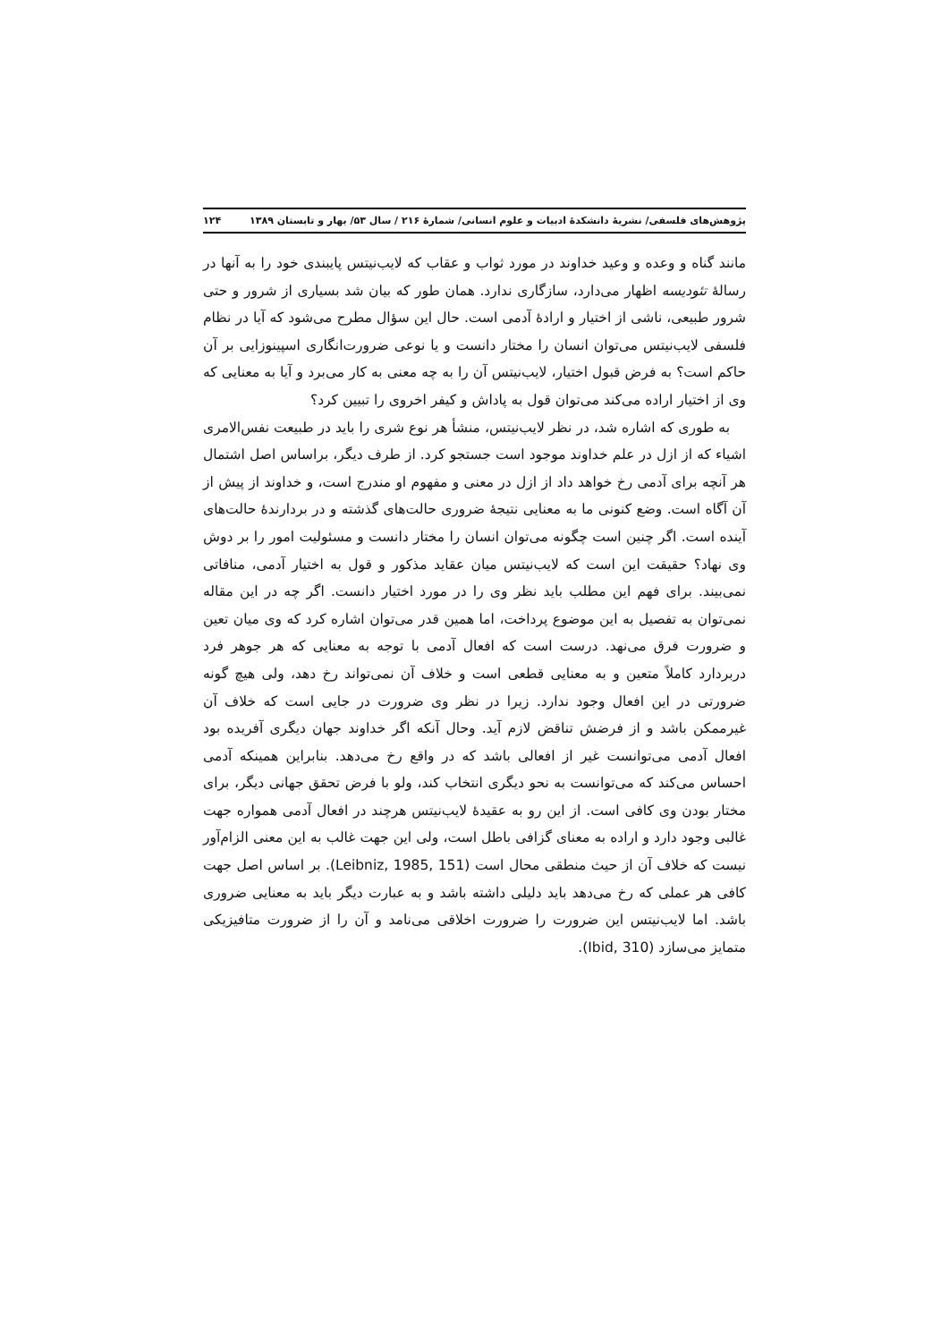پژوهش‌های فلسفی/ نشریهٔ دانشکدهٔ ادبیات و علوم انسانی/ شمارهٔ ۲۱۶ / سال ۵۳/ بهار و تابستان ۱۳۸۹ ۱۲۴
مانند گناه و وعده و وعید خداوند در مورد ثواب و عقاب که لایب‌نیتس پایبندی خود را به آنها در رسالهٔ تئودیسه اظهار می‌دارد، سازگاری ندارد. همان طور که بیان شد بسیاری از شرور و حتی شرور طبیعی، ناشی از اختیار و ارادهٔ آدمی است. حال این سؤال مطرح می‌شود که آیا در نظام فلسفی لایب‌نیتس می‌توان انسان را مختار دانست و یا نوعی ضرورت‌انگاری اسپینوزایی بر آن حاکم است؟ به فرض قبول اختیار، لایب‌نیتس آن را به چه معنی به کار می‌برد و آیا به معنایی که وی از اختیار اراده می‌کند می‌توان قول به پاداش و کیفر اخروی را تبیین کرد؟
به طوری که اشاره شد، در نظر لایب‌نیتس، منشأ هر نوع شری را باید در طبیعت نفس‌الامری اشیاء که از ازل در علم خداوند موجود است جستجو کرد. از طرف دیگر، براساس اصل اشتمال هر آنچه برای آدمی رخ خواهد داد از ازل در معنی و مفهوم او مندرج است، و خداوند از پیش از آن آگاه است. وضع کنونی ما به معنایی نتیجهٔ ضروری حالت‌های گذشته و در بردارندهٔ حالت‌های آینده است. اگر چنین است چگونه می‌توان انسان را مختار دانست و مسئولیت امور را بر دوش وی نهاد؟ حقیقت این است که لایب‌نیتس میان عقاید مذکور و قول به اختیار آدمی، منافاتی نمی‌بیند. برای فهم این مطلب باید نظر وی را در مورد اختیار دانست. اگر چه در این مقاله نمی‌توان به تفصیل به این موضوع پرداخت، اما همین قدر می‌توان اشاره کرد که وی میان تعین و ضرورت فرق می‌نهد. درست است که افعال آدمی با توجه به معنایی که هر جوهر فرد دربردارد کاملاً متعین و به معنایی قطعی است و خلاف آن نمی‌تواند رخ دهد، ولی هیچ گونه ضرورتی در این افعال وجود ندارد. زیرا در نظر وی ضرورت در جایی است که خلاف آن غیرممکن باشد و از فرضش تناقض لازم آید. وحال آنکه اگر خداوند جهان دیگری آفریده بود افعال آدمی می‌توانست غیر از افعالی باشد که در واقع رخ می‌دهد. بنابراین همینکه آدمی احساس می‌کند که می‌توانست به نحو دیگری انتخاب کند، ولو با فرض تحقق جهانی دیگر، برای مختار بودن وی کافی است. از این رو به عقیدهٔ لایب‌نیتس هرچند در افعال آدمی همواره جهت غالبی وجود دارد و اراده به معنای گزافی باطل است، ولی این جهت غالب به این معنی الزام‌آور نیست که خلاف آن از حیث منطقی محال است (Leibniz, 1985, 151). بر اساس اصل جهت کافی هر عملی که رخ می‌دهد باید دلیلی داشته باشد و به عبارت دیگر باید به معنایی ضروری باشد. اما لایب‌نیتس این ضرورت را ضرورت اخلاقی می‌نامد و آن را از ضرورت متافیزیکی متمایز می‌سازد (Ibid, 310).